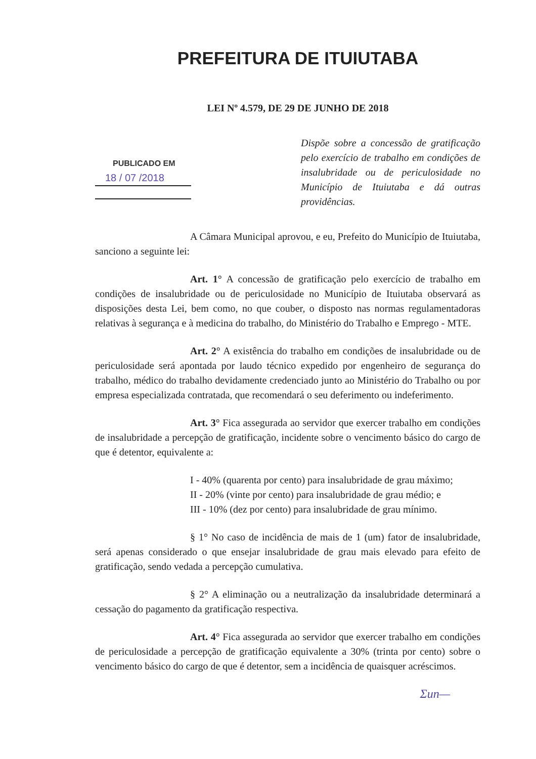PREFEITURA DE ITUIUTABA
LEI Nº 4.579, DE 29 DE JUNHO DE 2018
PUBLICADO EM
18 / 07 /2018
Dispõe sobre a concessão de gratificação pelo exercício de trabalho em condições de insalubridade ou de periculosidade no Município de Ituiutaba e dá outras providências.
A Câmara Municipal aprovou, e eu, Prefeito do Município de Ituiutaba, sanciono a seguinte lei:
Art. 1° A concessão de gratificação pelo exercício de trabalho em condições de insalubridade ou de periculosidade no Município de Ituiutaba observará as disposições desta Lei, bem como, no que couber, o disposto nas normas regulamentadoras relativas à segurança e à medicina do trabalho, do Ministério do Trabalho e Emprego - MTE.
Art. 2° A existência do trabalho em condições de insalubridade ou de periculosidade será apontada por laudo técnico expedido por engenheiro de segurança do trabalho, médico do trabalho devidamente credenciado junto ao Ministério do Trabalho ou por empresa especializada contratada, que recomendará o seu deferimento ou indeferimento.
Art. 3° Fica assegurada ao servidor que exercer trabalho em condições de insalubridade a percepção de gratificação, incidente sobre o vencimento básico do cargo de que é detentor, equivalente a:
I - 40% (quarenta por cento) para insalubridade de grau máximo;
II - 20% (vinte por cento) para insalubridade de grau médio; e
III - 10% (dez por cento) para insalubridade de grau mínimo.
§ 1° No caso de incidência de mais de 1 (um) fator de insalubridade, será apenas considerado o que ensejar insalubridade de grau mais elevado para efeito de gratificação, sendo vedada a percepção cumulativa.
§ 2° A eliminação ou a neutralização da insalubridade determinará a cessação do pagamento da gratificação respectiva.
Art. 4° Fica assegurada ao servidor que exercer trabalho em condições de periculosidade a percepção de gratificação equivalente a 30% (trinta por cento) sobre o vencimento básico do cargo de que é detentor, sem a incidência de quaisquer acréscimos.
Ʃun—